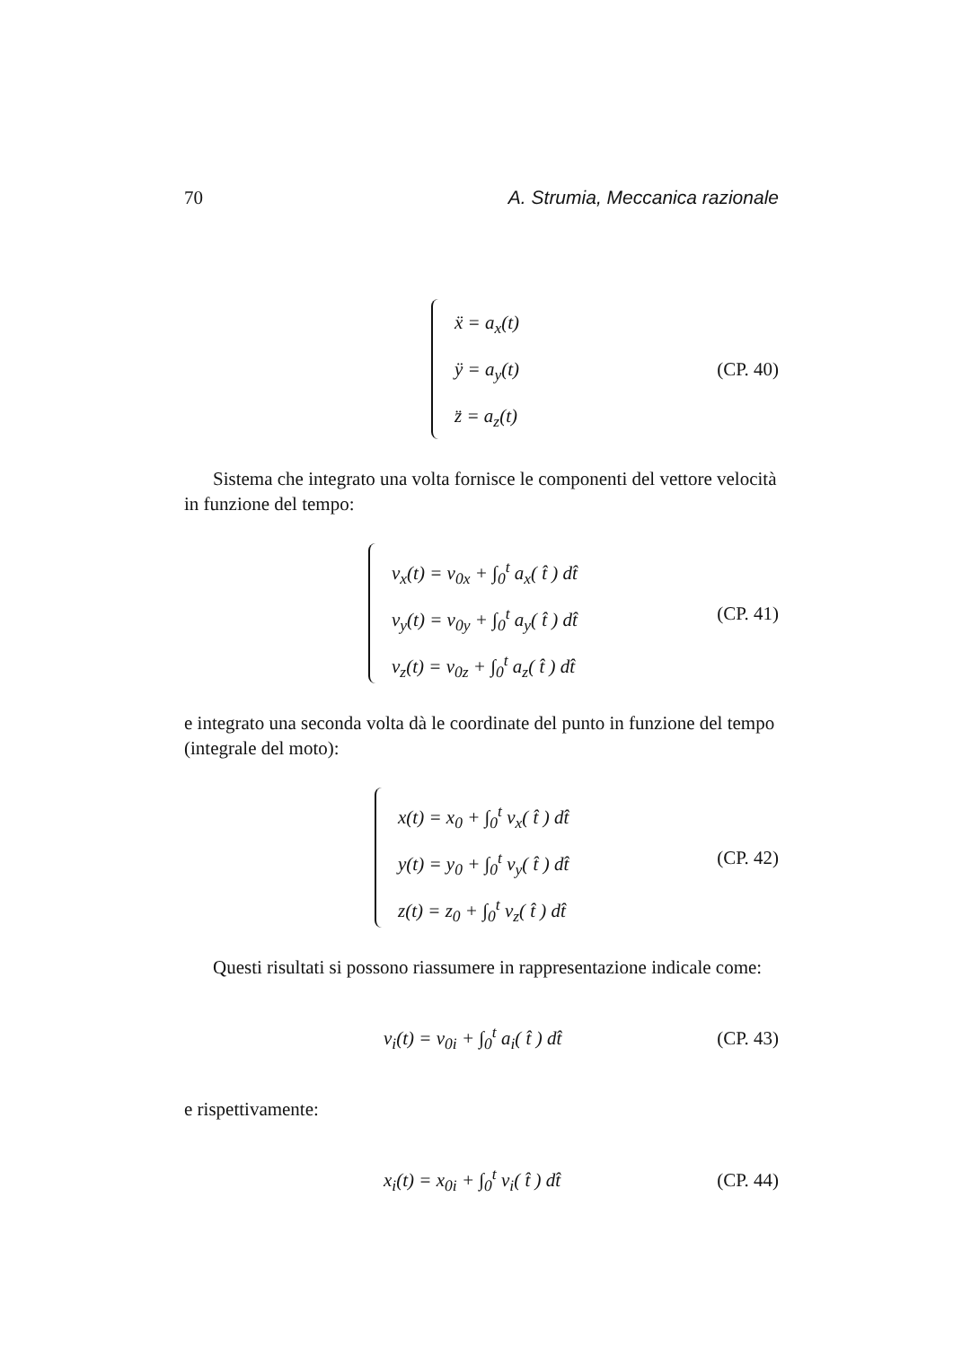70 A. Strumia, Meccanica razionale
ẍ = a<sub>x</sub>(t)
ÿ = a<sub>y</sub>(t)
z̈ = a<sub>z</sub>(t)
(CP. 40)
Sistema che integrato una volta fornisce le componenti del vettore velocità in funzione del tempo:
v<sub>x</sub>(t) = v<sub>0x</sub> + ∫<sub>0</sub><sup>t</sup> a<sub>x</sub>( t̂ ) dt̂
v<sub>y</sub>(t) = v<sub>0y</sub> + ∫<sub>0</sub><sup>t</sup> a<sub>y</sub>( t̂ ) dt̂
v<sub>z</sub>(t) = v<sub>0z</sub> + ∫<sub>0</sub><sup>t</sup> a<sub>z</sub>( t̂ ) dt̂
(CP. 41)
e integrato una seconda volta dà le coordinate del punto in funzione del tempo (integrale del moto):
x(t) = x<sub>0</sub> + ∫<sub>0</sub><sup>t</sup> v<sub>x</sub>( t̂ ) dt̂
y(t) = y<sub>0</sub> + ∫<sub>0</sub><sup>t</sup> v<sub>y</sub>( t̂ ) dt̂
z(t) = z<sub>0</sub> + ∫<sub>0</sub><sup>t</sup> v<sub>z</sub>( t̂ ) dt̂
(CP. 42)
Questi risultati si possono riassumere in rappresentazione indicale come:
v<sub>i</sub>(t) = v<sub>0i</sub> + ∫<sub>0</sub><sup>t</sup> a<sub>i</sub>( t̂ ) dt̂ (CP. 43)
e rispettivamente:
x<sub>i</sub>(t) = x<sub>0i</sub> + ∫<sub>0</sub><sup>t</sup> v<sub>i</sub>( t̂ ) dt̂ (CP. 44)